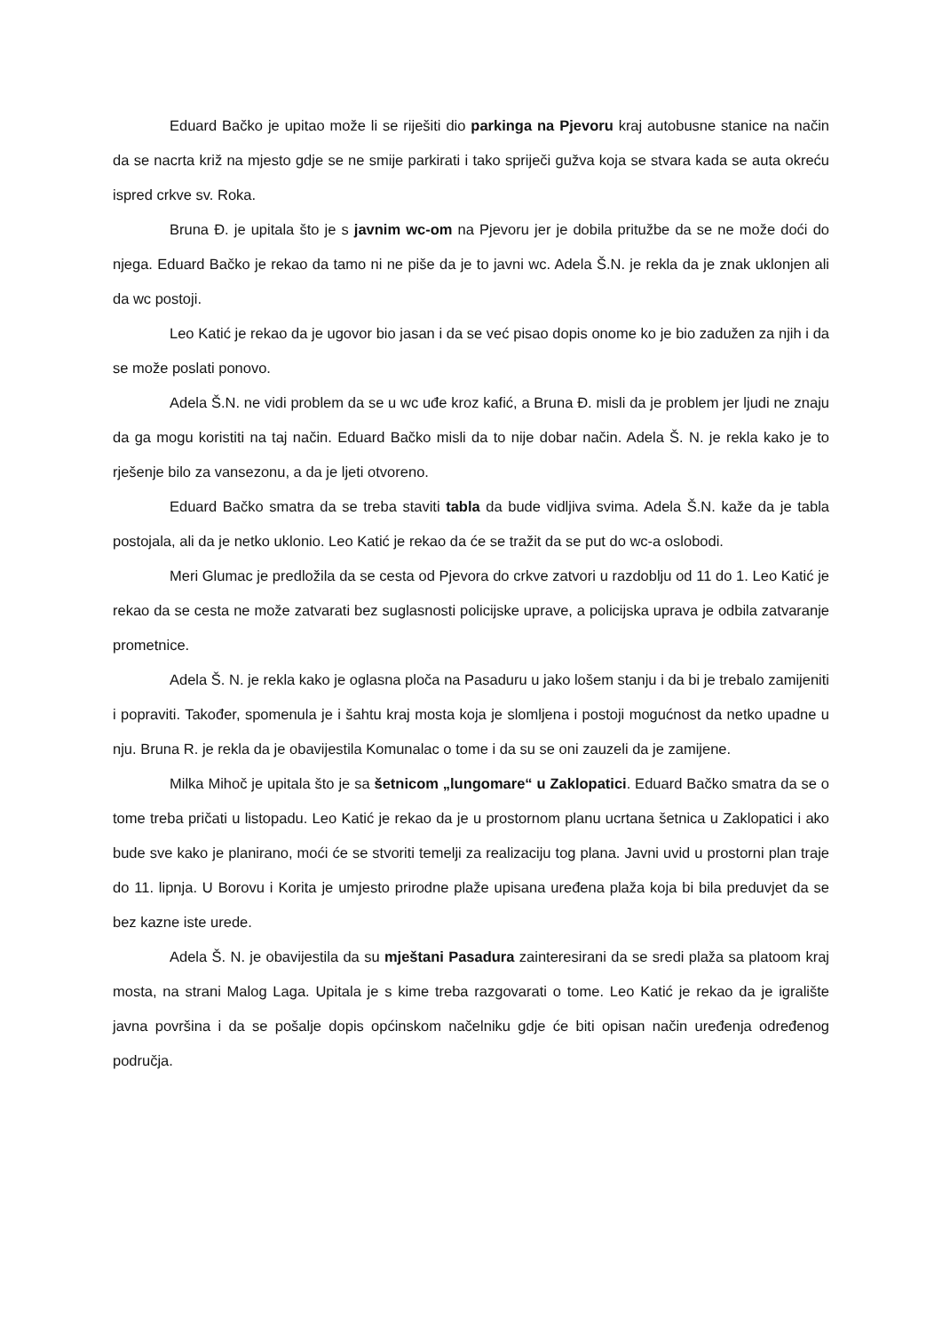Eduard Bačko je upitao može li se riješiti dio parkinga na Pjevoru kraj autobusne stanice na način da se nacrta križ na mjesto gdje se ne smije parkirati i tako spriječi gužva koja se stvara kada se auta okreću ispred crkve sv. Roka.
Bruna Đ. je upitala što je s javnim wc-om na Pjevoru jer je dobila pritužbe da se ne može doći do njega. Eduard Bačko je rekao da tamo ni ne piše da je to javni wc. Adela Š.N. je rekla da je znak uklonjen ali da wc postoji.
Leo Katić je rekao da je ugovor bio jasan i da se već pisao dopis onome ko je bio zadužen za njih i da se može poslati ponovo.
Adela Š.N. ne vidi problem da se u wc uđe kroz kafić, a Bruna Đ. misli da je problem jer ljudi ne znaju da ga mogu koristiti na taj način. Eduard Bačko misli da to nije dobar način. Adela Š. N. je rekla kako je to rješenje bilo za vansezonu, a da je ljeti otvoreno.
Eduard Bačko smatra da se treba staviti tabla da bude vidljiva svima. Adela Š.N. kaže da je tabla postojala, ali da je netko uklonio. Leo Katić je rekao da će se tražit da se put do wc-a oslobodi.
Meri Glumac je predložila da se cesta od Pjevora do crkve zatvori u razdoblju od 11 do 1. Leo Katić je rekao da se cesta ne može zatvarati bez suglasnosti policijske uprave, a policijska uprava je odbila zatvaranje prometnice.
Adela Š. N. je rekla kako je oglasna ploča na Pasaduru u jako lošem stanju i da bi je trebalo zamijeniti i popraviti. Također, spomenula je i šahtu kraj mosta koja je slomljena i postoji mogućnost da netko upadne u nju. Bruna R. je rekla da je obavijestila Komunalac o tome i da su se oni zauzeli da je zamijene.
Milka Mihoč je upitala što je sa šetnicom „lungomare“ u Zaklopatici. Eduard Bačko smatra da se o tome treba pričati u listopadu. Leo Katić je rekao da je u prostornom planu ucrtana šetnica u Zaklopatici i ako bude sve kako je planirano, moći će se stvoriti temelji za realizaciju tog plana. Javni uvid u prostorni plan traje do 11. lipnja. U Borovu i Korita je umjesto prirodne plaže upisana uređena plaža koja bi bila preduvjet da se bez kazne iste urede.
Adela Š. N. je obavijestila da su mještani Pasadura zainteresirani da se sredi plaža sa platoom kraj mosta, na strani Malog Laga. Upitala je s kime treba razgovarati o tome. Leo Katić je rekao da je igralište javna površina i da se pošalje dopis općinskom načelniku gdje će biti opisan način uređenja određenog područja.